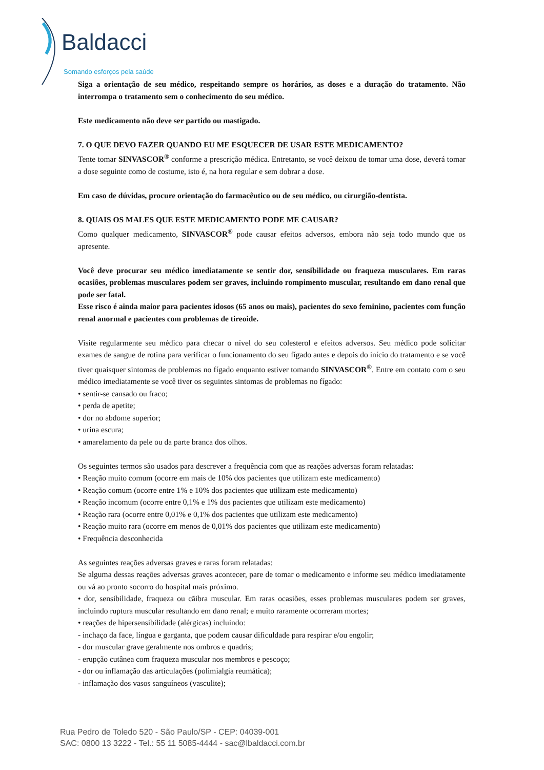Baldacci
Somando esforços pela saúde
Siga a orientação de seu médico, respeitando sempre os horários, as doses e a duração do tratamento. Não interrompa o tratamento sem o conhecimento do seu médico.
Este medicamento não deve ser partido ou mastigado.
7. O QUE DEVO FAZER QUANDO EU ME ESQUECER DE USAR ESTE MEDICAMENTO?
Tente tomar SINVASCOR<sup>®</sup> conforme a prescrição médica. Entretanto, se você deixou de tomar uma dose, deverá tomar a dose seguinte como de costume, isto é, na hora regular e sem dobrar a dose.
Em caso de dúvidas, procure orientação do farmacêutico ou de seu médico, ou cirurgião-dentista.
8. QUAIS OS MALES QUE ESTE MEDICAMENTO PODE ME CAUSAR?
Como qualquer medicamento, SINVASCOR<sup>®</sup> pode causar efeitos adversos, embora não seja todo mundo que os apresente.
Você deve procurar seu médico imediatamente se sentir dor, sensibilidade ou fraqueza musculares. Em raras ocasiões, problemas musculares podem ser graves, incluindo rompimento muscular, resultando em dano renal que pode ser fatal.
Esse risco é ainda maior para pacientes idosos (65 anos ou mais), pacientes do sexo feminino, pacientes com função renal anormal e pacientes com problemas de tireoide.
Visite regularmente seu médico para checar o nível do seu colesterol e efeitos adversos. Seu médico pode solicitar exames de sangue de rotina para verificar o funcionamento do seu fígado antes e depois do início do tratamento e se você tiver quaisquer sintomas de problemas no fígado enquanto estiver tomando SINVASCOR<sup>®</sup>. Entre em contato com o seu médico imediatamente se você tiver os seguintes sintomas de problemas no fígado:
• sentir-se cansado ou fraco;
• perda de apetite;
• dor no abdome superior;
• urina escura;
• amarelamento da pele ou da parte branca dos olhos.
Os seguintes termos são usados para descrever a frequência com que as reações adversas foram relatadas:
• Reação muito comum (ocorre em mais de 10% dos pacientes que utilizam este medicamento)
• Reação comum (ocorre entre 1% e 10% dos pacientes que utilizam este medicamento)
• Reação incomum (ocorre entre 0,1% e 1% dos pacientes que utilizam este medicamento)
• Reação rara (ocorre entre 0,01% e 0,1% dos pacientes que utilizam este medicamento)
• Reação muito rara (ocorre em menos de 0,01% dos pacientes que utilizam este medicamento)
• Frequência desconhecida
As seguintes reações adversas graves e raras foram relatadas:
Se alguma dessas reações adversas graves acontecer, pare de tomar o medicamento e informe seu médico imediatamente ou vá ao pronto socorro do hospital mais próximo.
• dor, sensibilidade, fraqueza ou cãibra muscular. Em raras ocasiões, esses problemas musculares podem ser graves, incluindo ruptura muscular resultando em dano renal; e muito raramente ocorreram mortes;
• reações de hipersensibilidade (alérgicas) incluindo:
- inchaço da face, língua e garganta, que podem causar dificuldade para respirar e/ou engolir;
- dor muscular grave geralmente nos ombros e quadris;
- erupção cutânea com fraqueza muscular nos membros e pescoço;
- dor ou inflamação das articulações (polimialgia reumática);
- inflamação dos vasos sanguíneos (vasculite);
Rua Pedro de Toledo 520 - São Paulo/SP - CEP: 04039-001
SAC: 0800 13 3222 - Tel.: 55 11 5085-4444 - sac@lbaldacci.com.br